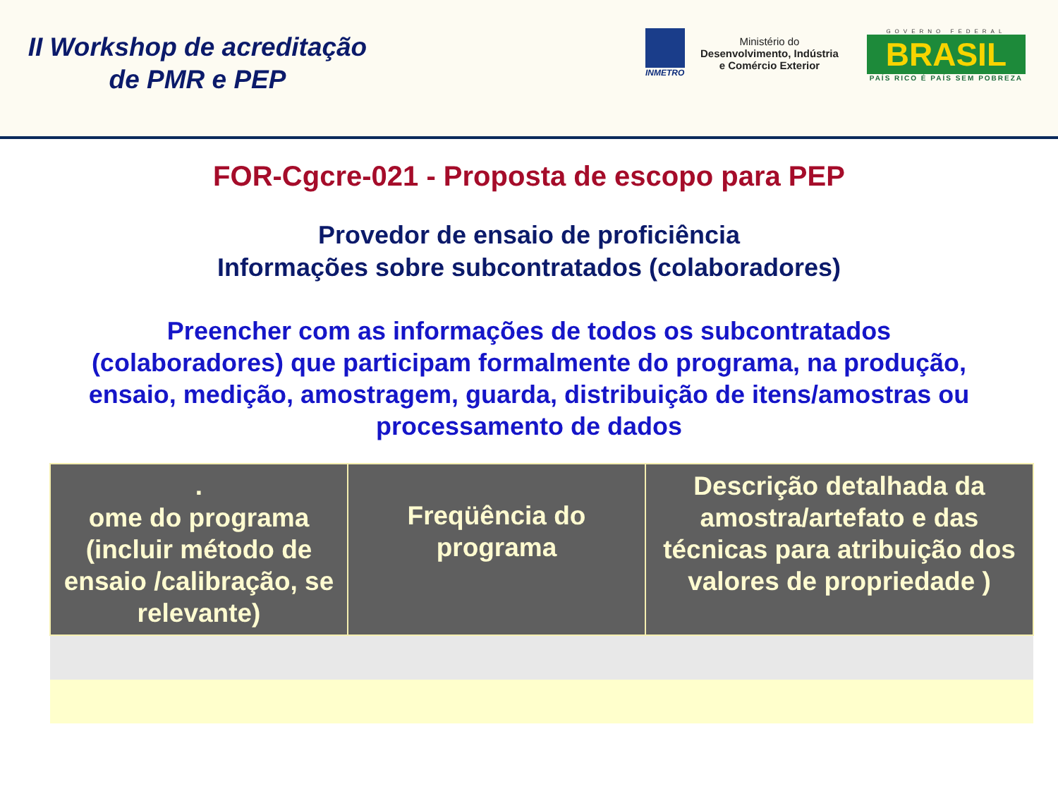II Workshop de acreditação
de PMR e PEP
INMETRO
Ministério do
Desenvolvimento, Indústria
e Comércio Exterior
GOVERNO FEDERAL
BRASIL
PAÍS RICO É PAÍS SEM POBREZA
FOR-Cgcre-021 - Proposta de escopo para PEP
Provedor de ensaio de proficiência
Informações sobre subcontratados (colaboradores)
Preencher com as informações de todos os subcontratados (colaboradores) que participam formalmente do programa, na produção, ensaio, medição, amostragem, guarda, distribuição de itens/amostras ou processamento de dados
| . ome do programa (incluir método de ensaio /calibração, se relevante) | Freqüência do programa | Descrição detalhada da amostra/artefato e das técnicas para atribuição dos valores de propriedade ) |
| --- | --- | --- |